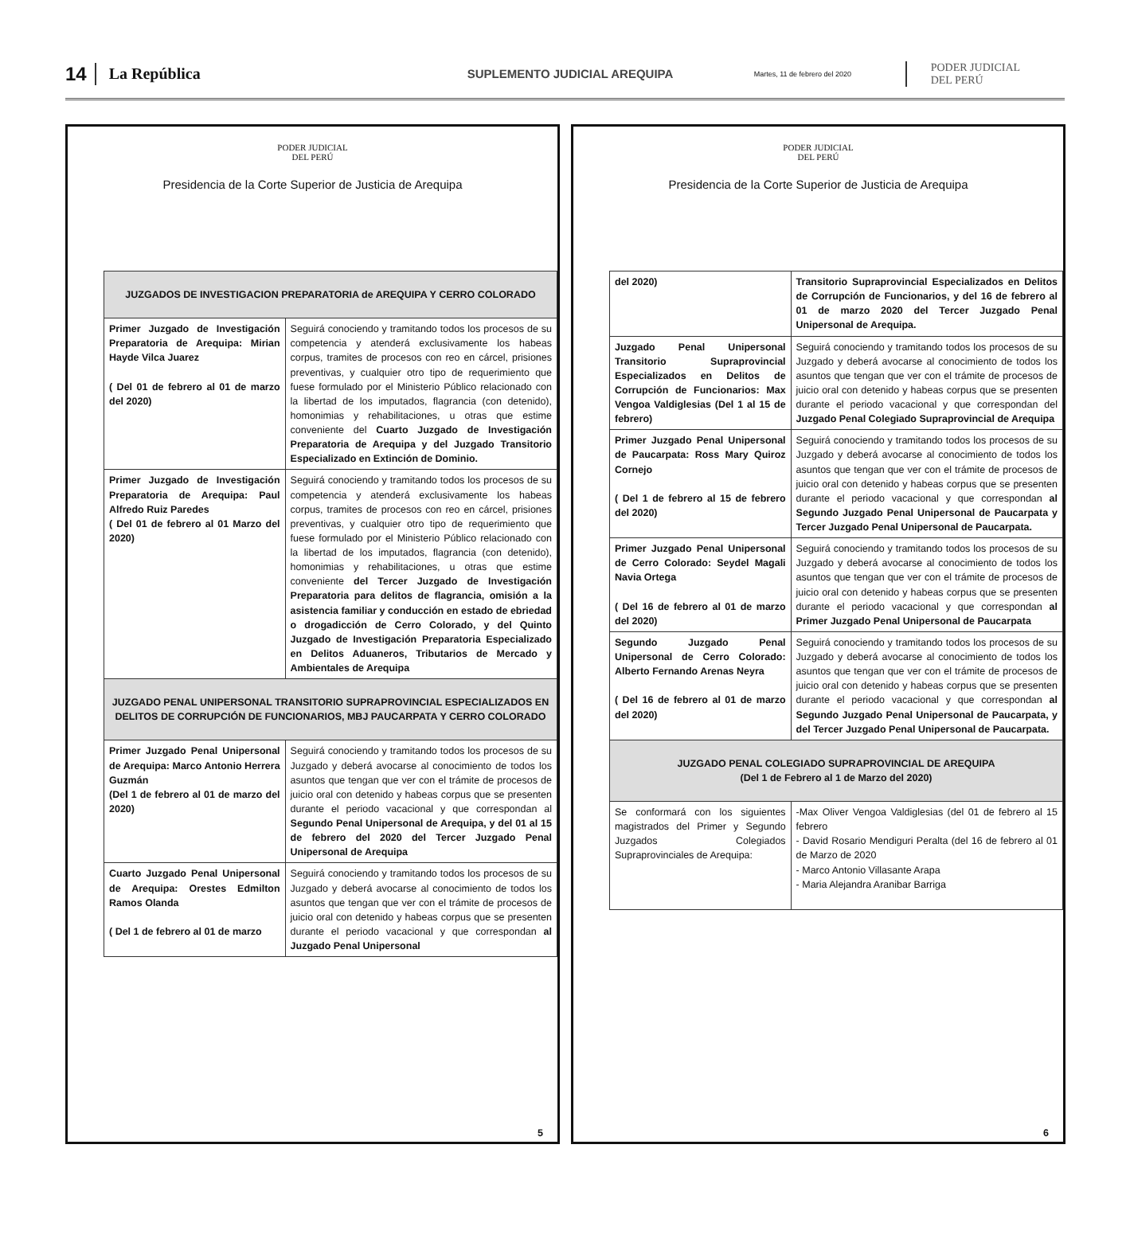14 La República SUPLEMENTO JUDICIAL AREQUIPA Martes, 11 de febrero del 2020 PODER JUDICIAL
DEL PERÚ
PODER JUDICIAL
DEL PERÚ
Presidencia de la Corte Superior de Justicia de Arequipa
| JUZGADOS DE INVESTIGACION PREPARATORIA de AREQUIPA Y CERRO COLORADO | |
| --- | --- |
| Primer Juzgado de Investigación Preparatoria de Arequipa: Mirian Hayde Vilca Juarez ( Del 01 de febrero al 01 de marzo del 2020) | Seguirá conociendo y tramitando todos los procesos de su competencia y atenderá exclusivamente los habeas corpus, tramites de procesos con reo en cárcel, prisiones preventivas, y cualquier otro tipo de requerimiento que fuese formulado por el Ministerio Público relacionado con la libertad de los imputados, flagrancia (con detenido), homonimias y rehabilitaciones, u otras que estime conveniente del Cuarto Juzgado de Investigación Preparatoria de Arequipa y del Juzgado Transitorio Especializado en Extinción de Dominio. |
| Primer Juzgado de Investigación Preparatoria de Arequipa: Paul Alfredo Ruiz Paredes ( Del 01 de febrero al 01 Marzo del 2020) | Seguirá conociendo y tramitando todos los procesos de su competencia y atenderá exclusivamente los habeas corpus, tramites de procesos con reo en cárcel, prisiones preventivas, y cualquier otro tipo de requerimiento que fuese formulado por el Ministerio Público relacionado con la libertad de los imputados, flagrancia (con detenido), homonimias y rehabilitaciones, u otras que estime conveniente del Tercer Juzgado de Investigación Preparatoria para delitos de flagrancia, omisión a la asistencia familiar y conducción en estado de ebriedad o drogadicción de Cerro Colorado, y del Quinto Juzgado de Investigación Preparatoria Especializado en Delitos Aduaneros, Tributarios de Mercado y Ambientales de Arequipa |
| JUZGADO PENAL UNIPERSONAL TRANSITORIO SUPRAPROVINCIAL ESPECIALIZADOS EN DELITOS DE CORRUPCIÓN DE FUNCIONARIOS, MBJ PAUCARPATA Y CERRO COLORADO | |
| Primer Juzgado Penal Unipersonal de Arequipa: Marco Antonio Herrera Guzmán (Del 1 de febrero al 01 de marzo del 2020) | Seguirá conociendo y tramitando todos los procesos de su Juzgado y deberá avocarse al conocimiento de todos los asuntos que tengan que ver con el trámite de procesos de juicio oral con detenido y habeas corpus que se presenten durante el periodo vacacional y que correspondan al Segundo Penal Unipersonal de Arequipa, y del 01 al 15 de febrero del 2020 del Tercer Juzgado Penal Unipersonal de Arequipa |
| Cuarto Juzgado Penal Unipersonal de Arequipa: Orestes Edmilton Ramos Olanda ( Del 1 de febrero al 01 de marzo | Seguirá conociendo y tramitando todos los procesos de su Juzgado y deberá avocarse al conocimiento de todos los asuntos que tengan que ver con el trámite de procesos de juicio oral con detenido y habeas corpus que se presenten durante el periodo vacacional y que correspondan al Juzgado Penal Unipersonal |
5
PODER JUDICIAL
DEL PERÚ
Presidencia de la Corte Superior de Justicia de Arequipa
| del 2020) | Transitorio Supraprovincial Especializados en Delitos de Corrupción de Funcionarios, y del 16 de febrero al 01 de marzo 2020 del Tercer Juzgado Penal Unipersonal de Arequipa. |
| Juzgado Penal Unipersonal Transitorio Supraprovincial Especializados en Delitos de Corrupción de Funcionarios: Max Vengoa Valdiglesias (Del 1 al 15 de febrero) | Seguirá conociendo y tramitando todos los procesos de su Juzgado y deberá avocarse al conocimiento de todos los asuntos que tengan que ver con el trámite de procesos de juicio oral con detenido y habeas corpus que se presenten durante el periodo vacacional y que correspondan del Juzgado Penal Colegiado Supraprovincial de Arequipa |
| Primer Juzgado Penal Unipersonal de Paucarpata: Ross Mary Quiroz Cornejo ( Del 1 de febrero al 15 de febrero del 2020) | Seguirá conociendo y tramitando todos los procesos de su Juzgado y deberá avocarse al conocimiento de todos los asuntos que tengan que ver con el trámite de procesos de juicio oral con detenido y habeas corpus que se presenten durante el periodo vacacional y que correspondan al Segundo Juzgado Penal Unipersonal de Paucarpata y Tercer Juzgado Penal Unipersonal de Paucarpata. |
| Primer Juzgado Penal Unipersonal de Cerro Colorado: Seydel Magali Navia Ortega ( Del 16 de febrero al 01 de marzo del 2020) | Seguirá conociendo y tramitando todos los procesos de su Juzgado y deberá avocarse al conocimiento de todos los asuntos que tengan que ver con el trámite de procesos de juicio oral con detenido y habeas corpus que se presenten durante el periodo vacacional y que correspondan al Primer Juzgado Penal Unipersonal de Paucarpata |
| Segundo Juzgado Penal Unipersonal de Cerro Colorado: Alberto Fernando Arenas Neyra ( Del 16 de febrero al 01 de marzo del 2020) | Seguirá conociendo y tramitando todos los procesos de su Juzgado y deberá avocarse al conocimiento de todos los asuntos que tengan que ver con el trámite de procesos de juicio oral con detenido y habeas corpus que se presenten durante el periodo vacacional y que correspondan al Segundo Juzgado Penal Unipersonal de Paucarpata, y del Tercer Juzgado Penal Unipersonal de Paucarpata. |
| JUZGADO PENAL COLEGIADO SUPRAPROVINCIAL DE AREQUIPA (Del 1 de Febrero al 1 de Marzo del 2020) | |
| Se conformará con los siguientes magistrados del Primer y Segundo Juzgados Colegiados Supraprovinciales de Arequipa: | -Max Oliver Vengoa Valdiglesias (del 01 de febrero al 15 febrero - David Rosario Mendiguri Peralta (del 16 de febrero al 01 de Marzo de 2020 - Marco Antonio Villasante Arapa - Maria Alejandra Aranibar Barriga |
6